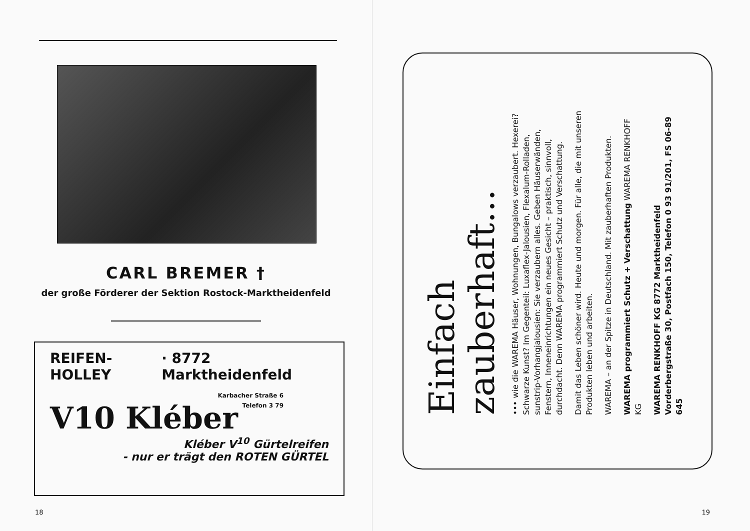CARL BREMER †
der große Förderer der Sektion Rostock-Marktheidenfeld
REIFEN-HOLLEY · 8772 Marktheidenfeld
Karbacher Straße 6
Telefon 3 79
V10 Kléber
Kléber V<sup>10</sup> Gürtelreifen
- nur er trägt den ROTEN GÜRTEL
18
Einfach zauberhaft...
••• wie die WAREMA Häuser, Wohnungen, Bungalows verzaubert. Hexerei? Schwarze Kunst? Im Gegenteil: Luxaflex-Jalousien, Flexalum-Rolladen, sunstrip-Vorhangjalousien: Sie verzaubern alles. Geben Häuserwänden, Fenstern, Inneneinrichtungen ein neues Gesicht – praktisch, sinnvoll, durchdacht. Denn WAREMA programmiert Schutz und Verschattung.
Damit das Leben schöner wird. Heute und morgen. Für alle, die mit unseren Produkten leben und arbeiten.
WAREMA – an der Spitze in Deutschland. Mit zauberhaften Produkten.
WAREMA programmiert Schutz + Verschattung WAREMA RENKHOFF KG
WAREMA RENKHOFF KG 8772 Marktheidenfeld
Vorderbergstraße 30, Postfach 150, Telefon 0 93 91/201, FS 06-89 645
19